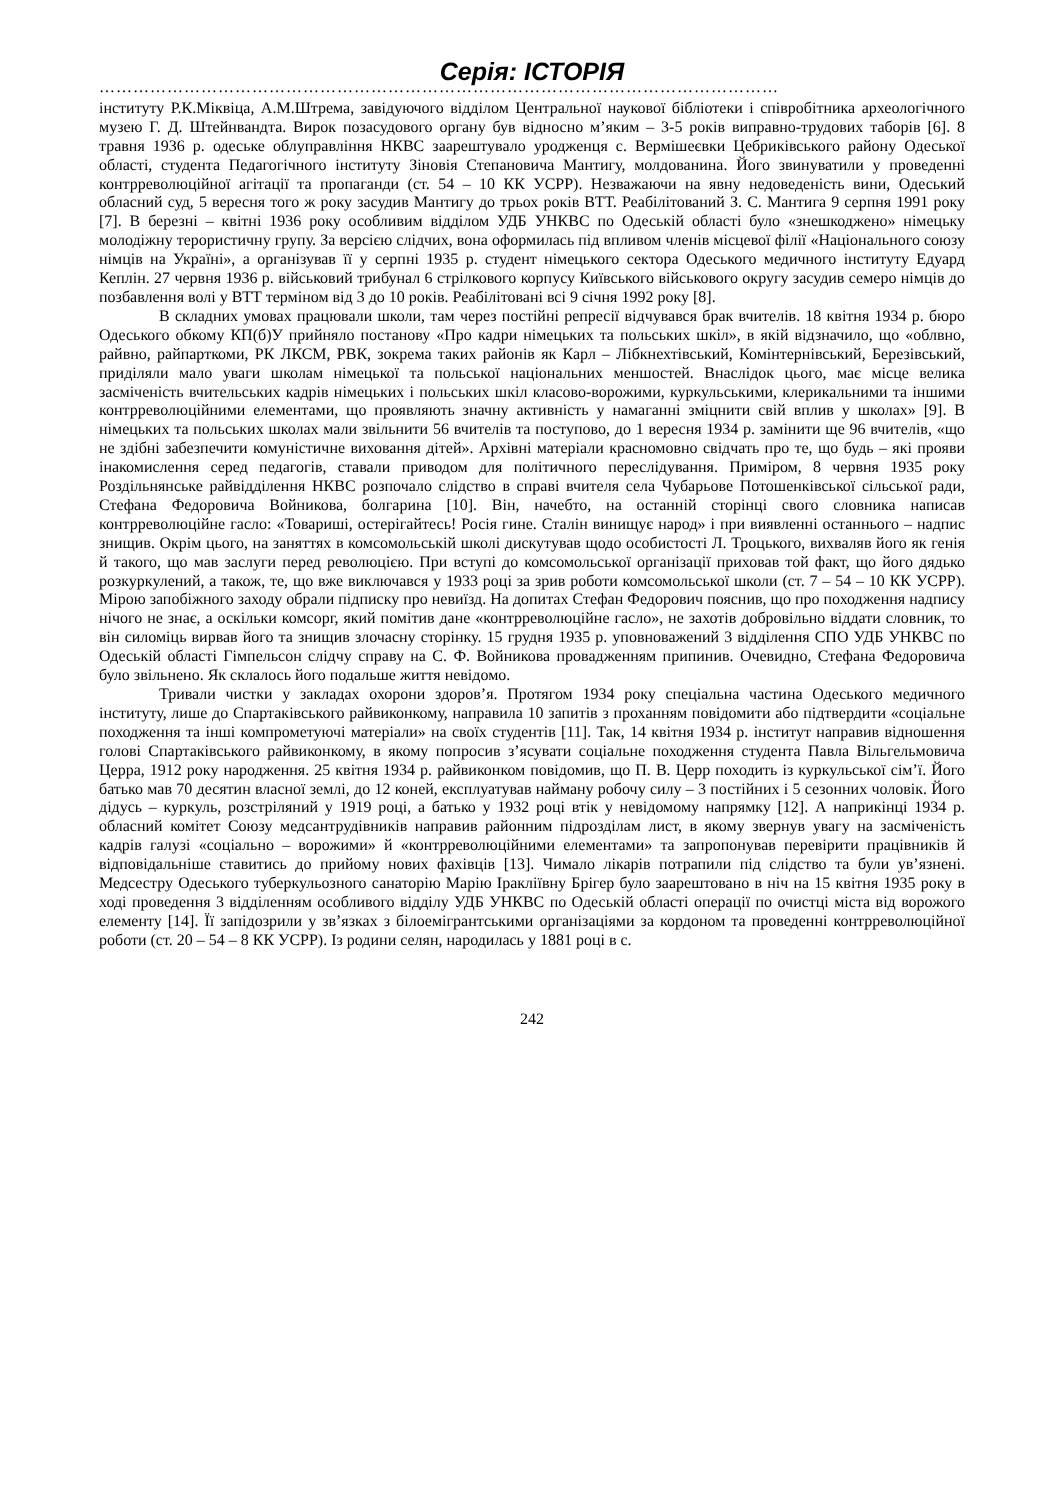Серія: ІСТОРІЯ
…………………………………………………………………………………………………………
інституту Р.К.Міквіца, А.М.Штрема, завідуючого відділом Центральної наукової бібліотеки і співробітника археологічного музею Г. Д. Штейнвандта. Вирок позасудового органу був відносно м’яким – 3-5 років виправно-трудових таборів [6]. 8 травня 1936 р. одеське облуправління НКВС заарештувало уродженця с. Вермішеєвки Цебриківського району Одеської області, студента Педагогічного інституту Зіновія Степановича Мантигу, молдованина. Його звинуватили у проведенні контрреволюційної агітації та пропаганди (ст. 54 – 10 КК УСРР). Незважаючи на явну недоведеність вини, Одеський обласний суд, 5 вересня того ж року засудив Мантигу до трьох років ВТТ. Реабілітований З. С. Мантига 9 серпня 1991 року [7]. В березні – квітні 1936 року особливим відділом УДБ УНКВС по Одеській області було «знешкоджено» німецьку молодіжну терористичну групу. За версією слідчих, вона оформилась під впливом членів місцевої філії «Національного союзу німців на Україні», а організував її у серпні 1935 р. студент німецького сектора Одеського медичного інституту Едуард Кеплін. 27 червня 1936 р. військовий трибунал 6 стрілкового корпусу Київського військового округу засудив семеро німців до позбавлення волі у ВТТ терміном від 3 до 10 років. Реабілітовані всі 9 січня 1992 року [8].
В складних умовах працювали школи, там через постійні репресії відчувався брак вчителів. 18 квітня 1934 р. бюро Одеського обкому КП(б)У прийняло постанову «Про кадри німецьких та польських шкіл», в якій відзначило, що «облвно, райвно, райпарткоми, РК ЛКСМ, РВК, зокрема таких районів як Карл – Лібкнехтівський, Комінтернівський, Березівський, приділяли мало уваги школам німецької та польської національних меншостей. Внаслідок цього, має місце велика засміченість вчительських кадрів німецьких і польських шкіл класово-ворожими, куркульськими, клерикальними та іншими контрреволюційними елементами, що проявляють значну активність у намаганні зміцнити свій вплив у школах» [9]. В німецьких та польських школах мали звільнити 56 вчителів та поступово, до 1 вересня 1934 р. замінити ще 96 вчителів, «що не здібні забезпечити комуністичне виховання дітей». Архівні матеріали красномовно свідчать про те, що будь – які прояви інакомислення серед педагогів, ставали приводом для політичного переслідування. Приміром, 8 червня 1935 року Роздільнянське райвідділення НКВС розпочало слідство в справі вчителя села Чубарьове Потошенківської сільської ради, Стефана Федоровича Войникова, болгарина [10]. Він, начебто, на останній сторінці свого словника написав контрреволюційне гасло: «Товариші, остерігайтесь! Росія гине. Сталін винищує народ» і при виявленні останнього – надпис знищив. Окрім цього, на заняттях в комсомольській школі дискутував щодо особистості Л. Троцького, вихваляв його як генія й такого, що мав заслуги перед революцією. При вступі до комсомольської організації приховав той факт, що його дядько розкуркулений, а також, те, що вже виключався у 1933 році за зрив роботи комсомольської школи (ст. 7 – 54 – 10 КК УСРР). Мірою запобіжного заходу обрали підписку про невиїзд. На допитах Стефан Федорович пояснив, що про походження надпису нічого не знає, а оскільки комсорг, який помітив дане «контрреволюційне гасло», не захотів добровільно віддати словник, то він силоміць вирвав його та знищив злочасну сторінку. 15 грудня 1935 р. уповноважений 3 відділення СПО УДБ УНКВС по Одеській області Гімпельсон слідчу справу на С. Ф. Войникова провадженням припинив. Очевидно, Стефана Федоровича було звільнено. Як склалось його подальше життя невідомо.
Тривали чистки у закладах охорони здоров’я. Протягом 1934 року спеціальна частина Одеського медичного інституту, лише до Спартаківського райвиконкому, направила 10 запитів з проханням повідомити або підтвердити «соціальне походження та інші компрометуючі матеріали» на своїх студентів [11]. Так, 14 квітня 1934 р. інститут направив відношення голові Спартаківського райвиконкому, в якому попросив з’ясувати соціальне походження студента Павла Вільгельмовича Церра, 1912 року народження. 25 квітня 1934 р. райвиконком повідомив, що П. В. Церр походить із куркульської сім’ї. Його батько мав 70 десятин власної землі, до 12 коней, експлуатував найману робочу силу – 3 постійних і 5 сезонних чоловік. Його дідусь – куркуль, розстріляний у 1919 році, а батько у 1932 році втік у невідомому напрямку [12]. А наприкінці 1934 р. обласний комітет Союзу медсантрудівників направив районним підрозділам лист, в якому звернув увагу на засміченість кадрів галузі «соціально – ворожими» й «контрреволюційними елементами» та запропонував перевірити працівників й відповідальніше ставитись до прийому нових фахівців [13]. Чимало лікарів потрапили під слідство та були ув’язнені. Медсестру Одеського туберкульозного санаторію Марію Іраклiївну Брігер було заарештовано в ніч на 15 квітня 1935 року в ході проведення 3 відділенням особливого відділу УДБ УНКВС по Одеській області операції по очистці міста від ворожого елементу [14]. Її запідозрили у зв’язках з білоемігрантськими організаціями за кордоном та проведенні контрреволюційної роботи (ст. 20 – 54 – 8 КК УСРР). Із родини селян, народилась у 1881 році в с.
242